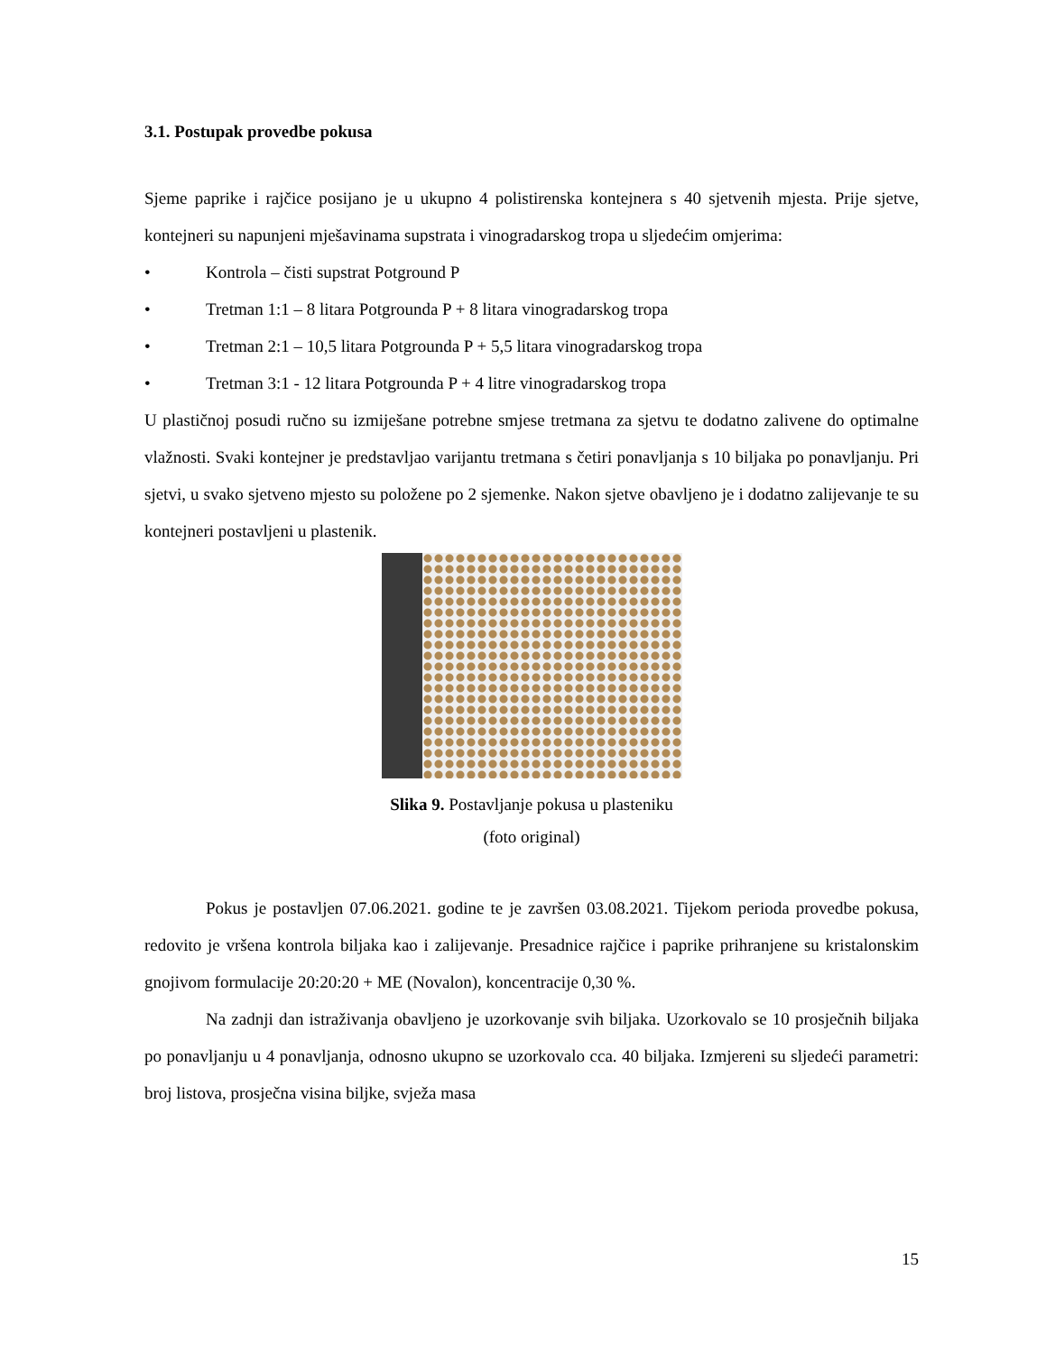3.1. Postupak provedbe pokusa
Sjeme paprike i rajčice posijano je u ukupno 4 polistirenska kontejnera s 40 sjetvenih mjesta. Prije sjetve, kontejneri su napunjeni mješavinama supstrata i vinogradarskog tropa u sljedećim omjerima:
• Kontrola – čisti supstrat Potground P
• Tretman 1:1 – 8 litara Potgrounda P + 8 litara vinogradarskog tropa
• Tretman 2:1 – 10,5 litara Potgrounda P + 5,5 litara vinogradarskog tropa
• Tretman 3:1 - 12 litara Potgrounda P + 4 litre vinogradarskog tropa
U plastičnoj posudi ručno su izmiješane potrebne smjese tretmana za sjetvu te dodatno zalivene do optimalne vlažnosti. Svaki kontejner je predstavljao varijantu tretmana s četiri ponavljanja s 10 biljaka po ponavljanju. Pri sjetvi, u svako sjetveno mjesto su položene po 2 sjemenke. Nakon sjetve obavljeno je i dodatno zalijevanje te su kontejneri postavljeni u plastenik.
Slika 9. Postavljanje pokusa u plasteniku
(foto original)
Pokus je postavljen 07.06.2021. godine te je završen 03.08.2021. Tijekom perioda provedbe pokusa, redovito je vršena kontrola biljaka kao i zalijevanje. Presadnice rajčice i paprike prihranjene su kristalonskim gnojivom formulacije 20:20:20 + ME (Novalon), koncentracije 0,30 %.
Na zadnji dan istraživanja obavljeno je uzorkovanje svih biljaka. Uzorkovalo se 10 prosječnih biljaka po ponavljanju u 4 ponavljanja, odnosno ukupno se uzorkovalo cca. 40 biljaka. Izmjereni su sljedeći parametri: broj listova, prosječna visina biljke, svježa masa
15